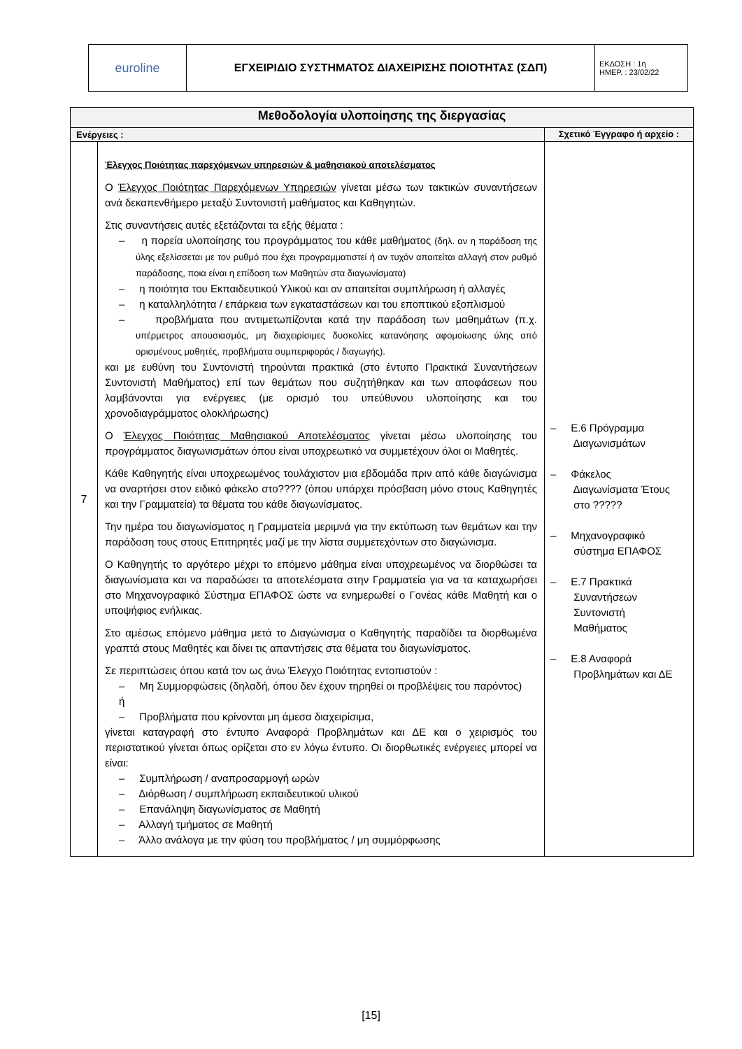| euroline | ΕΓΧΕΙΡΙΔΙΟ ΣΥΣΤΗΜΑΤΟΣ ΔΙΑΧΕΙΡΙΣΗΣ ΠΟΙΟΤΗΤΑΣ (ΣΔΠ) | ΕΚΔΟΣΗ : 1η ΗΜΕΡ. : 23/02/22 |
| Μεθοδολογία υλοποίησης της διεργασίας | | |
| --- | --- | --- |
| Ενέργειες : | | Σχετικό Έγγραφο ή αρχείο : |
| 7 | Έλεγχος Ποιότητας παρεχόμενων υπηρεσιών & μαθησιακού αποτελέσματος Ο Έλεγχος Ποιότητας Παρεχόμενων Υπηρεσιών γίνεται μέσω των τακτικών συναντήσεων ανά δεκαπενθήμερο μεταξύ Συντονιστή μαθήματος και Καθηγητών. Στις συναντήσεις αυτές εξετάζονται τα εξής θέματα : – η πορεία υλοποίησης του προγράμματος του κάθε μαθήματος (δηλ. αν η παράδοση της ύλης εξελίσσεται με τον ρυθμό που έχει προγραμματιστεί ή αν τυχόν απαιτείται αλλαγή στον ρυθμό παράδοσης, ποια είναι η επίδοση των Μαθητών στα διαγωνίσματα) – η ποιότητα του Εκπαιδευτικού Υλικού και αν απαιτείται συμπλήρωση ή αλλαγές – η καταλληλότητα / επάρκεια των εγκαταστάσεων και του εποπτικού εξοπλισμού – προβλήματα που αντιμετωπίζονται κατά την παράδοση των μαθημάτων (π.χ. υπέρμετρος απουσιασμός, μη διαχειρίσιμες δυσκολίες κατανόησης αφομοίωσης ύλης από ορισμένους μαθητές, προβλήματα συμπεριφοράς / διαγωγής). και με ευθύνη του Συντονιστή τηρούνται πρακτικά (στο έντυπο Πρακτικά Συναντήσεων Συντονιστή Μαθήματος) επί των θεμάτων που συζητήθηκαν και των αποφάσεων που λαμβάνονται για ενέργειες (με ορισμό του υπεύθυνου υλοποίησης και του χρονοδιαγράμματος ολοκλήρωσης) Ο Έλεγχος Ποιότητας Μαθησιακού Αποτελέσματος γίνεται μέσω υλοποίησης του προγράμματος διαγωνισμάτων όπου είναι υποχρεωτικό να συμμετέχουν όλοι οι Μαθητές. Κάθε Καθηγητής είναι υποχρεωμένος τουλάχιστον μια εβδομάδα πριν από κάθε διαγώνισμα να αναρτήσει στον ειδικό φάκελο στο???? (όπου υπάρχει πρόσβαση μόνο στους Καθηγητές και την Γραμματεία) τα θέματα του κάθε διαγωνίσματος. Την ημέρα του διαγωνίσματος η Γραμματεία μεριμνά για την εκτύπωση των θεμάτων και την παράδοση τους στους Επιτηρητές μαζί με την λίστα συμμετεχόντων στο διαγώνισμα. Ο Καθηγητής το αργότερο μέχρι το επόμενο μάθημα είναι υποχρεωμένος να διορθώσει τα διαγωνίσματα και να παραδώσει τα αποτελέσματα στην Γραμματεία για να τα καταχωρήσει στο Μηχανογραφικό Σύστημα ΕΠΑΦΟΣ ώστε να ενημερωθεί ο Γονέας κάθε Μαθητή και ο υποψήφιος ενήλικας. Στο αμέσως επόμενο μάθημα μετά το Διαγώνισμα ο Καθηγητής παραδίδει τα διορθωμένα γραπτά στους Μαθητές και δίνει τις απαντήσεις στα θέματα του διαγωνίσματος. Σε περιπτώσεις όπου κατά τον ως άνω Έλεγχο Ποιότητας εντοπιστούν : – Μη Συμμορφώσεις (δηλαδή, όπου δεν έχουν τηρηθεί οι προβλέψεις του παρόντος) ή – Προβλήματα που κρίνονται μη άμεσα διαχειρίσιμα, γίνεται καταγραφή στο έντυπο Αναφορά Προβλημάτων και ΔΕ και ο χειρισμός του περιστατικού γίνεται όπως ορίζεται στο εν λόγω έντυπο. Οι διορθωτικές ενέργειες μπορεί να είναι: – Συμπλήρωση / αναπροσαρμογή ωρών – Διόρθωση / συμπλήρωση εκπαιδευτικού υλικού – Επανάληψη διαγωνίσματος σε Μαθητή – Αλλαγή τμήματος σε Μαθητή – Άλλο ανάλογα με την φύση του προβλήματος / μη συμμόρφωσης | – Ε.6 Πρόγραμμα Διαγωνισμάτων – Φάκελος Διαγωνίσματα Έτους στο ????? – Μηχανογραφικό σύστημα ΕΠΑΦΟΣ – Ε.7 Πρακτικά Συναντήσεων Συντονιστή Μαθήματος – Ε.8 Αναφορά Προβλημάτων και ΔΕ |
[15]